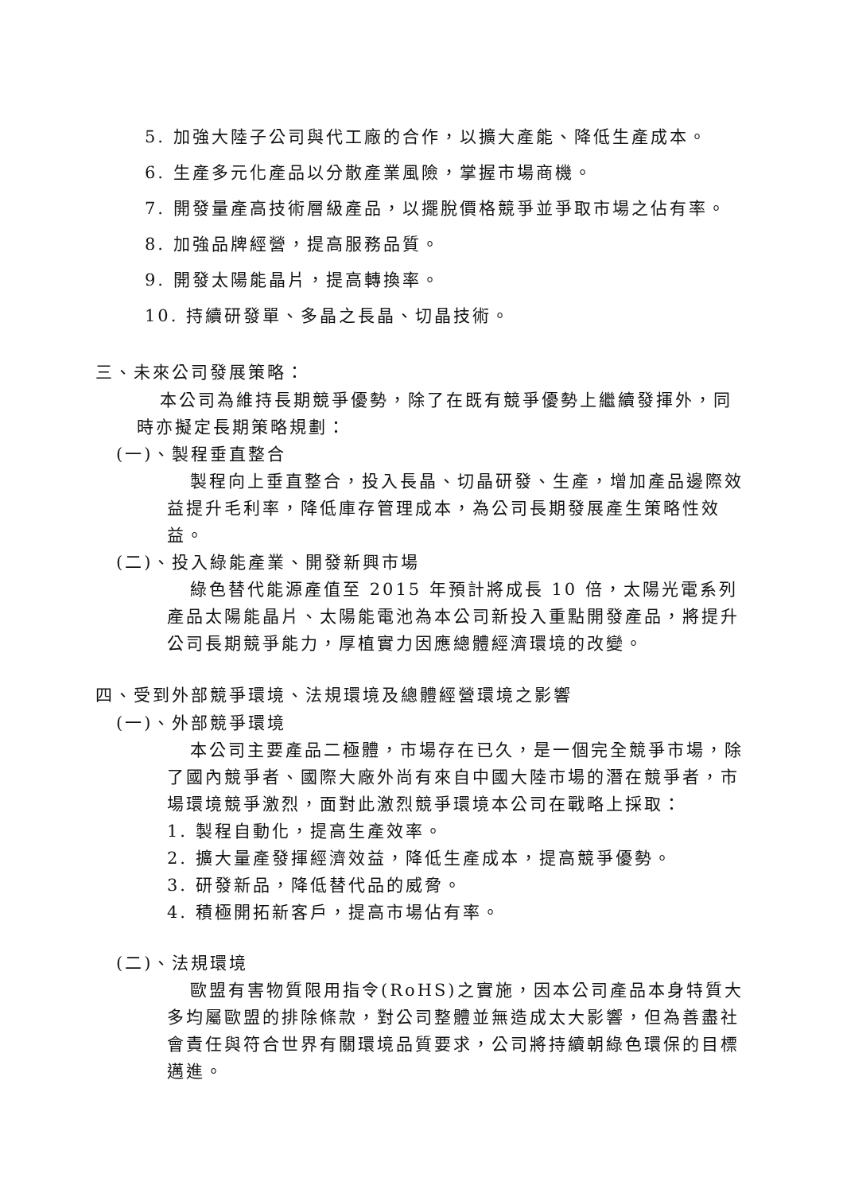5. 加強大陸子公司與代工廠的合作，以擴大產能、降低生產成本。
6. 生產多元化產品以分散產業風險，掌握市場商機。
7. 開發量產高技術層級產品，以擺脫價格競爭並爭取市場之佔有率。
8. 加強品牌經營，提高服務品質。
9. 開發太陽能晶片，提高轉換率。
10. 持續研發單、多晶之長晶、切晶技術。
三、未來公司發展策略：
本公司為維持長期競爭優勢，除了在既有競爭優勢上繼續發揮外，同時亦擬定長期策略規劃：
(一)、製程垂直整合
製程向上垂直整合，投入長晶、切晶研發、生產，增加產品邊際效益提升毛利率，降低庫存管理成本，為公司長期發展產生策略性效益。
(二)、投入綠能產業、開發新興市場
綠色替代能源產值至 2015 年預計將成長 10 倍，太陽光電系列產品太陽能晶片、太陽能電池為本公司新投入重點開發產品，將提升公司長期競爭能力，厚植實力因應總體經濟環境的改變。
四、受到外部競爭環境、法規環境及總體經營環境之影響
(一)、外部競爭環境
本公司主要產品二極體，市場存在已久，是一個完全競爭市場，除了國內競爭者、國際大廠外尚有來自中國大陸市場的潛在競爭者，市場環境競爭激烈，面對此激烈競爭環境本公司在戰略上採取：
1. 製程自動化，提高生產效率。
2. 擴大量產發揮經濟效益，降低生產成本，提高競爭優勢。
3. 研發新品，降低替代品的威脅。
4. 積極開拓新客戶，提高市場佔有率。
(二)、法規環境
歐盟有害物質限用指令(RoHS)之實施，因本公司產品本身特質大多均屬歐盟的排除條款，對公司整體並無造成太大影響，但為善盡社會責任與符合世界有關環境品質要求，公司將持續朝綠色環保的目標邁進。